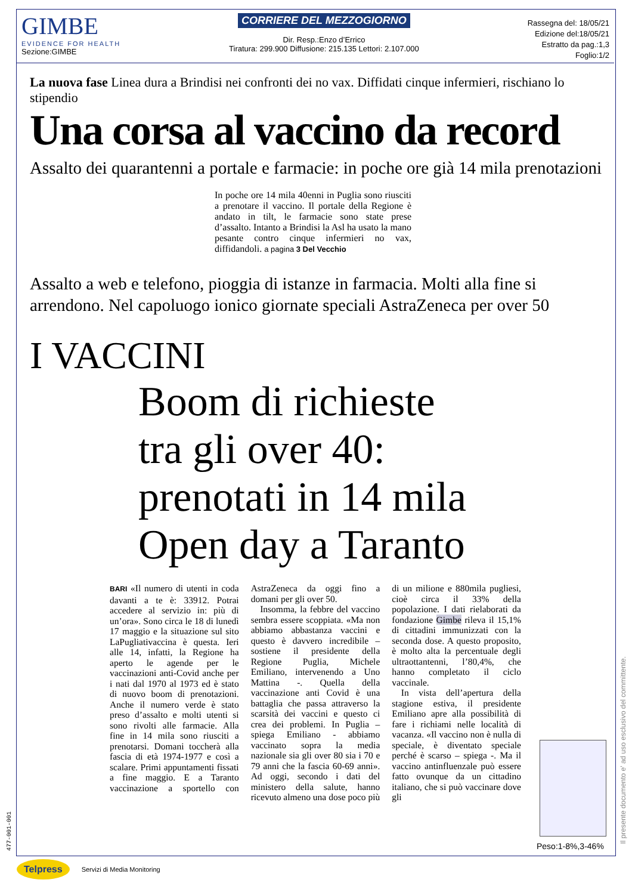GIMBE
EVIDENCE FOR HEALTH
Sezione:GIMBE
CORRIERE DEL MEZZOGIORNO
Dir. Resp.:Enzo d’Errico
Tiratura: 299.900 Diffusione: 215.135 Lettori: 2.107.000
Rassegna del: 18/05/21
Edizione del:18/05/21
Estratto da pag.:1,3
Foglio:1/2
La nuova fase Linea dura a Brindisi nei confronti dei no vax. Diffidati cinque infermieri, rischiano lo stipendio
Una corsa al vaccino da record
Assalto dei quarantenni a portale e farmacie: in poche ore già 14 mila prenotazioni
In poche ore 14 mila 40enni in Puglia sono riusciti a prenotare il vaccino. Il portale della Regione è andato in tilt, le farmacie sono state prese d’assalto. Intanto a Brindisi la Asl ha usato la mano pesante contro cinque infermieri no vax, diffidandoli. a pagina 3 Del Vecchio
Assalto a web e telefono, pioggia di istanze in farmacia. Molti alla fine si arrendono. Nel capoluogo ionico giornate speciali AstraZeneca per over 50
I VACCINI
Boom di richieste
tra gli over 40:
prenotati in 14 mila
Open day a Taranto
BARI «Il numero di utenti in coda davanti a te è: 33912. Potrai accedere al servizio in: più di un’ora». Sono circa le 18 di lunedì 17 maggio e la situazione sul sito LaPugliativaccina è questa. Ieri alle 14, infatti, la Regione ha aperto le agende per le vaccinazioni anti-Covid anche per i nati dal 1970 al 1973 ed è stato di nuovo boom di prenotazioni. Anche il numero verde è stato preso d’assalto e molti utenti si sono rivolti alle farmacie. Alla fine in 14 mila sono riusciti a prenotarsi. Domani toccherà alla fascia di età 1974-1977 e così a scalare. Primi appuntamenti fissati a fine maggio. E a Taranto vaccinazione a sportello con AstraZeneca da oggi fino a domani per gli over 50.
 Insomma, la febbre del vaccino sembra essere scoppiata. «Ma non abbiamo abbastanza vaccini e questo è davvero incredibile – sostiene il presidente della Regione Puglia, Michele Emiliano, intervenendo a Uno Mattina -. Quella della vaccinazione anti Covid è una battaglia che passa attraverso la scarsità dei vaccini e questo ci crea dei problemi. In Puglia – spiega Emiliano - abbiamo vaccinato sopra la media nazionale sia gli over 80 sia i 70 e 79 anni che la fascia 60-69 anni». Ad oggi, secondo i dati del ministero della salute, hanno ricevuto almeno una dose poco più di un milione e 880mila pugliesi, cioè circa il 33% della popolazione. I dati rielaborati da fondazione Gimbe rileva il 15,1% di cittadini immunizzati con la seconda dose. A questo proposito, è molto alta la percentuale degli ultraottantenni, l’80,4%, che hanno completato il ciclo vaccinale.
 In vista dell’apertura della stagione estiva, il presidente Emiliano apre alla possibilità di fare i richiami nelle località di vacanza. «Il vaccino non è nulla di speciale, è diventato speciale perché è scarso – spiega -. Ma il vaccino antinfluenzale può essere fatto ovunque da un cittadino italiano, che si può vaccinare dove gli
Il presente documento e' ad uso esclusivo del committente.
477-001-001
Peso:1-8%,3-46%
Telpress Servizi di Media Monitoring